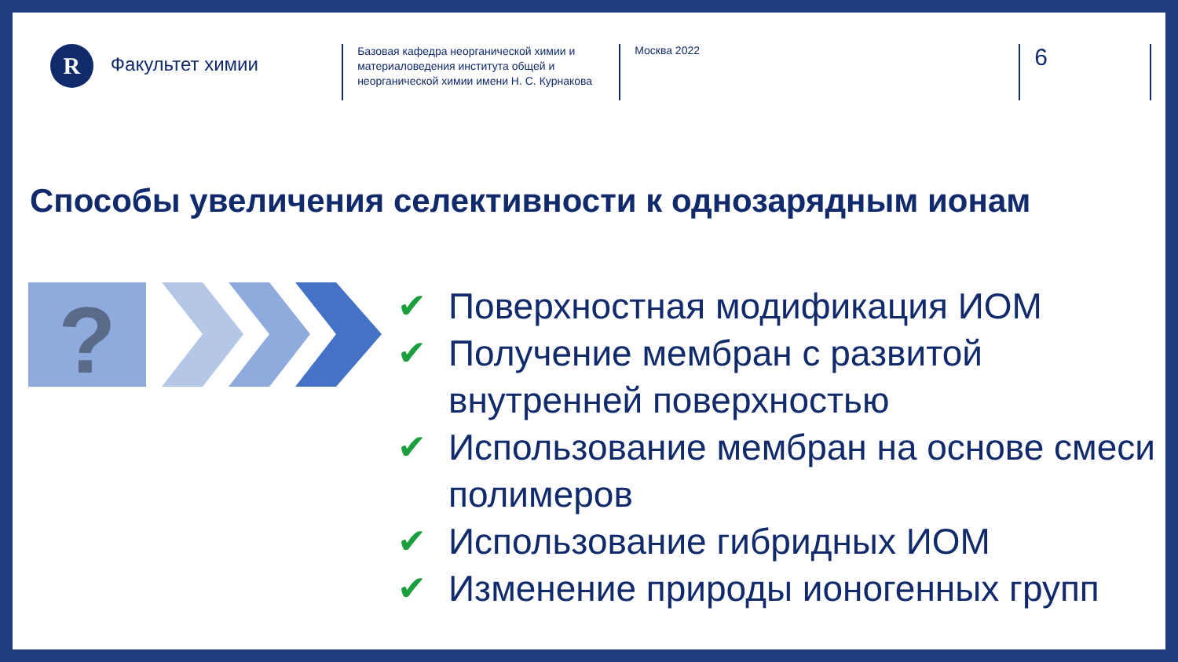R
Факультет химии
Базовая кафедра неорганической химии и материаловедения института общей и неорганической химии имени Н. С. Курнакова
Москва 2022
6
Способы увеличения селективности к однозарядным ионам
?
✔ Поверхностная модификация ИОМ
✔ Получение мембран с развитой внутренней поверхностью
✔ Использование мембран на основе смеси полимеров
✔ Использование гибридных ИОМ
✔ Изменение природы ионогенных групп